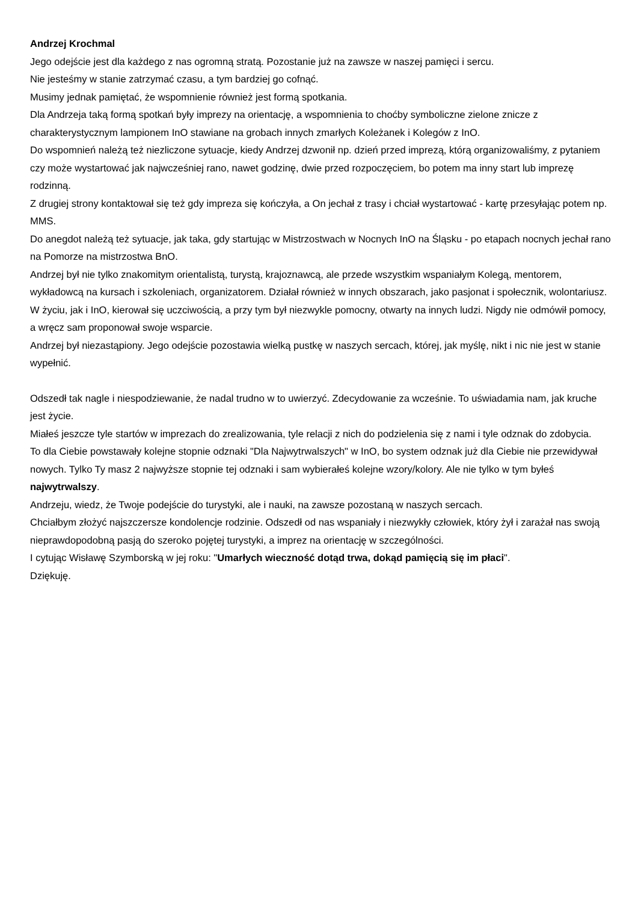Andrzej Krochmal
Jego odejście jest dla każdego z nas ogromną stratą. Pozostanie już na zawsze w naszej pamięci i sercu.
Nie jesteśmy w stanie zatrzymać czasu, a tym bardziej go cofnąć.
Musimy jednak pamiętać, że wspomnienie również jest formą spotkania.
Dla Andrzeja taką formą spotkań były imprezy na orientację, a wspomnienia to choćby symboliczne zielone znicze z charakterystycznym lampionem InO stawiane na grobach innych zmarłych Koleżanek i Kolegów z InO.
Do wspomnień należą też niezliczone sytuacje, kiedy Andrzej dzwonił np. dzień przed imprezą, którą organizowaliśmy, z pytaniem czy może wystartować jak najwcześniej rano, nawet godzinę, dwie przed rozpoczęciem, bo potem ma inny start lub imprezę rodzinną.
Z drugiej strony kontaktował się też gdy impreza się kończyła, a On jechał z trasy i chciał wystartować - kartę przesyłając potem np. MMS.
Do anegdot należą też sytuacje, jak taka, gdy startując w Mistrzostwach w Nocnych InO na Śląsku - po etapach nocnych jechał rano na Pomorze na mistrzostwa BnO.
Andrzej był nie tylko znakomitym orientalistą, turystą, krajoznawcą, ale przede wszystkim wspaniałym Kolegą, mentorem, wykładowcą na kursach i szkoleniach, organizatorem. Działał również w innych obszarach, jako pasjonat i społecznik, wolontariusz.
W życiu, jak i InO, kierował się uczciwością, a przy tym był niezwykle pomocny, otwarty na innych ludzi. Nigdy nie odmówił pomocy, a wręcz sam proponował swoje wsparcie.
Andrzej był niezastąpiony. Jego odejście pozostawia wielką pustkę w naszych sercach, której, jak myślę, nikt i nic nie jest w stanie wypełnić.
Odszedł tak nagle i niespodziewanie, że nadal trudno w to uwierzyć. Zdecydowanie za wcześnie. To uświadamia nam, jak kruche jest życie.
Miałeś jeszcze tyle startów w imprezach do zrealizowania, tyle relacji z nich do podzielenia się z nami i tyle odznak do zdobycia.
To dla Ciebie powstawały kolejne stopnie odznaki "Dla Najwytrwalszych" w InO, bo system odznak już dla Ciebie nie przewidywał nowych. Tylko Ty masz 2 najwyższe stopnie tej odznaki i sam wybierałeś kolejne wzory/kolory. Ale nie tylko w tym byłeś najwytrwalszy.
Andrzeju, wiedz, że Twoje podejście do turystyki, ale i nauki, na zawsze pozostaną w naszych sercach.
Chciałbym złożyć najszczersze kondolencje rodzinie. Odszedł od nas wspaniały i niezwykły człowiek, który żył i zarażał nas swoją nieprawdopodobną pasją do szeroko pojętej turystyki, a imprez na orientację w szczególności.
I cytując Wisławę Szymborską w jej roku: "Umarłych wieczność dotąd trwa, dokąd pamięcią się im płaci".
Dziękuję.